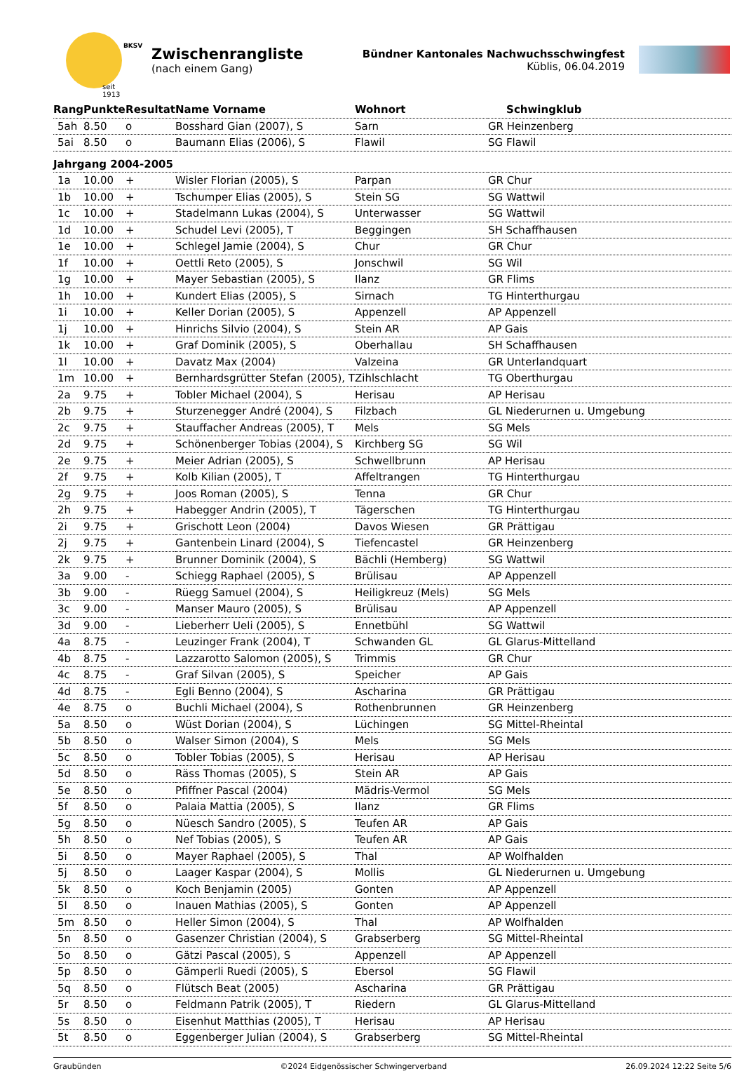seit 1913
BKSV
Zwischenrangliste
(nach einem Gang)
Bündner Kantonales Nachwuchsschwingfest
Küblis, 06.04.2019
| Rang | Punkte | Resultat | Name Vorname | Wohnort | Schwingklub |
| --- | --- | --- | --- | --- | --- |
| 5ah | 8.50 | o | Bosshard Gian (2007), S | Sarn | GR Heinzenberg |
| 5ai | 8.50 | o | Baumann Elias (2006), S | Flawil | SG Flawil |
| Jahrgang 2004-2005 | | | | | |
| 1a | 10.00 | + | Wisler Florian (2005), S | Parpan | GR Chur |
| 1b | 10.00 | + | Tschumper Elias (2005), S | Stein SG | SG Wattwil |
| 1c | 10.00 | + | Stadelmann Lukas (2004), S | Unterwasser | SG Wattwil |
| 1d | 10.00 | + | Schudel Levi (2005), T | Beggingen | SH Schaffhausen |
| 1e | 10.00 | + | Schlegel Jamie (2004), S | Chur | GR Chur |
| 1f | 10.00 | + | Oettli Reto (2005), S | Jonschwil | SG Wil |
| 1g | 10.00 | + | Mayer Sebastian (2005), S | Ilanz | GR Flims |
| 1h | 10.00 | + | Kundert Elias (2005), S | Sirnach | TG Hinterthurgau |
| 1i | 10.00 | + | Keller Dorian (2005), S | Appenzell | AP Appenzell |
| 1j | 10.00 | + | Hinrichs Silvio (2004), S | Stein AR | AP Gais |
| 1k | 10.00 | + | Graf Dominik (2005), S | Oberhallau | SH Schaffhausen |
| 1l | 10.00 | + | Davatz Max (2004) | Valzeina | GR Unterlandquart |
| 1m | 10.00 | + | Bernhardsgrütter Stefan (2005), T | Zihlschlacht | TG Oberthurgau |
| 2a | 9.75 | + | Tobler Michael (2004), S | Herisau | AP Herisau |
| 2b | 9.75 | + | Sturzenegger André (2004), S | Filzbach | GL Niederurnen u. Umgebung |
| 2c | 9.75 | + | Stauffacher Andreas (2005), T | Mels | SG Mels |
| 2d | 9.75 | + | Schönenberger Tobias (2004), S | Kirchberg SG | SG Wil |
| 2e | 9.75 | + | Meier Adrian (2005), S | Schwellbrunn | AP Herisau |
| 2f | 9.75 | + | Kolb Kilian (2005), T | Affeltrangen | TG Hinterthurgau |
| 2g | 9.75 | + | Joos Roman (2005), S | Tenna | GR Chur |
| 2h | 9.75 | + | Habegger Andrin (2005), T | Tägerschen | TG Hinterthurgau |
| 2i | 9.75 | + | Grischott Leon (2004) | Davos Wiesen | GR Prättigau |
| 2j | 9.75 | + | Gantenbein Linard (2004), S | Tiefencastel | GR Heinzenberg |
| 2k | 9.75 | + | Brunner Dominik (2004), S | Bächli (Hemberg) | SG Wattwil |
| 3a | 9.00 | - | Schiegg Raphael (2005), S | Brülisau | AP Appenzell |
| 3b | 9.00 | - | Rüegg Samuel (2004), S | Heiligkreuz (Mels) | SG Mels |
| 3c | 9.00 | - | Manser Mauro (2005), S | Brülisau | AP Appenzell |
| 3d | 9.00 | - | Lieberherr Ueli (2005), S | Ennetbühl | SG Wattwil |
| 4a | 8.75 | - | Leuzinger Frank (2004), T | Schwanden GL | GL Glarus-Mittelland |
| 4b | 8.75 | - | Lazzarotto Salomon (2005), S | Trimmis | GR Chur |
| 4c | 8.75 | - | Graf Silvan (2005), S | Speicher | AP Gais |
| 4d | 8.75 | - | Egli Benno (2004), S | Ascharina | GR Prättigau |
| 4e | 8.75 | o | Buchli Michael (2004), S | Rothenbrunnen | GR Heinzenberg |
| 5a | 8.50 | o | Wüst Dorian (2004), S | Lüchingen | SG Mittel-Rheintal |
| 5b | 8.50 | o | Walser Simon (2004), S | Mels | SG Mels |
| 5c | 8.50 | o | Tobler Tobias (2005), S | Herisau | AP Herisau |
| 5d | 8.50 | o | Räss Thomas (2005), S | Stein AR | AP Gais |
| 5e | 8.50 | o | Pfiffner Pascal (2004) | Mädris-Vermol | SG Mels |
| 5f | 8.50 | o | Palaia Mattia (2005), S | Ilanz | GR Flims |
| 5g | 8.50 | o | Nüesch Sandro (2005), S | Teufen AR | AP Gais |
| 5h | 8.50 | o | Nef Tobias (2005), S | Teufen AR | AP Gais |
| 5i | 8.50 | o | Mayer Raphael (2005), S | Thal | AP Wolfhalden |
| 5j | 8.50 | o | Laager Kaspar (2004), S | Mollis | GL Niederurnen u. Umgebung |
| 5k | 8.50 | o | Koch Benjamin (2005) | Gonten | AP Appenzell |
| 5l | 8.50 | o | Inauen Mathias (2005), S | Gonten | AP Appenzell |
| 5m | 8.50 | o | Heller Simon (2004), S | Thal | AP Wolfhalden |
| 5n | 8.50 | o | Gasenzer Christian (2004), S | Grabserberg | SG Mittel-Rheintal |
| 5o | 8.50 | o | Gätzi Pascal (2005), S | Appenzell | AP Appenzell |
| 5p | 8.50 | o | Gämperli Ruedi (2005), S | Ebersol | SG Flawil |
| 5q | 8.50 | o | Flütsch Beat (2005) | Ascharina | GR Prättigau |
| 5r | 8.50 | o | Feldmann Patrik (2005), T | Riedern | GL Glarus-Mittelland |
| 5s | 8.50 | o | Eisenhut Matthias (2005), T | Herisau | AP Herisau |
| 5t | 8.50 | o | Eggenberger Julian (2004), S | Grabserberg | SG Mittel-Rheintal |
Graubünden ©2024 Eidgenössischer Schwingerverband 26.09.2024 12:22 Seite 5/6